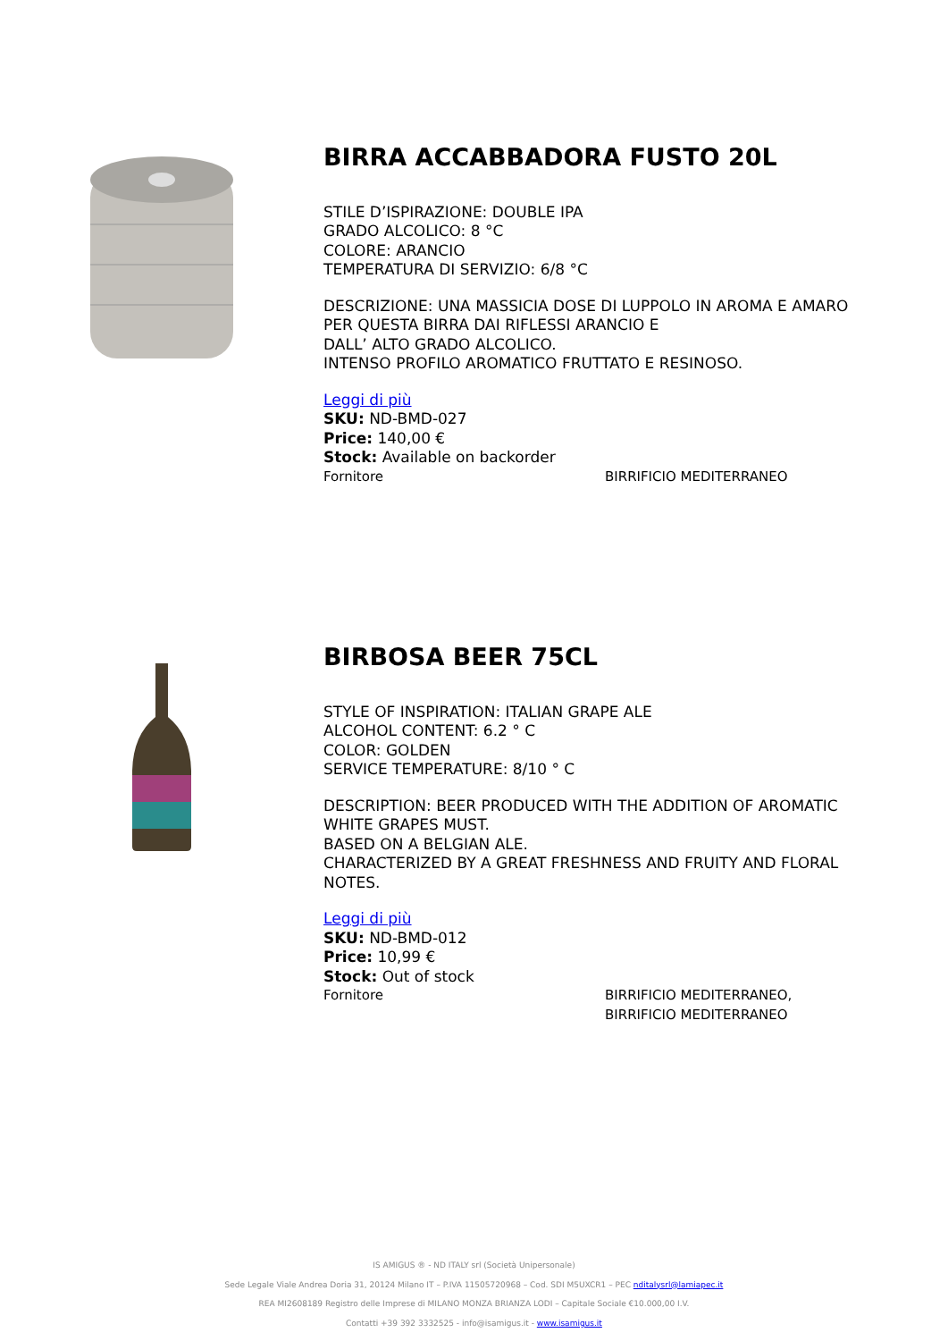BIRRA ACCABBADORA FUSTO 20L
STILE D’ISPIRAZIONE: DOUBLE IPA
GRADO ALCOLICO: 8 °C
COLORE: ARANCIO
TEMPERATURA DI SERVIZIO: 6/8 °C
DESCRIZIONE: UNA MASSICIA DOSE DI LUPPOLO IN AROMA E AMARO PER QUESTA BIRRA DAI RIFLESSI ARANCIO E
DALL’ ALTO GRADO ALCOLICO.
INTENSO PROFILO AROMATICO FRUTTATO E RESINOSO.
Leggi di più
SKU: ND-BMD-027
Price: 140,00 €
Stock: Available on backorder
Fornitore BIRRIFICIO MEDITERRANEO
BIRBOSA BEER 75CL
STYLE OF INSPIRATION: ITALIAN GRAPE ALE
ALCOHOL CONTENT: 6.2 ° C
COLOR: GOLDEN
SERVICE TEMPERATURE: 8/10 ° C
DESCRIPTION: BEER PRODUCED WITH THE ADDITION OF AROMATIC WHITE GRAPES MUST.
BASED ON A BELGIAN ALE.
CHARACTERIZED BY A GREAT FRESHNESS AND FRUITY AND FLORAL NOTES.
Leggi di più
SKU: ND-BMD-012
Price: 10,99 €
Stock: Out of stock
Fornitore BIRRIFICIO MEDITERRANEO,
BIRRIFICIO MEDITERRANEO
IS AMIGUS ® - ND ITALY srl (Società Unipersonale)
Sede Legale Viale Andrea Doria 31, 20124 Milano IT – P.IVA 11505720968 – Cod. SDI M5UXCR1 – PEC nditalysrl@lamiapec.it
REA MI2608189 Registro delle Imprese di MILANO MONZA BRIANZA LODI – Capitale Sociale €10.000,00 I.V.
Contatti +39 392 3332525 - info@isamigus.it - www.isamigus.it